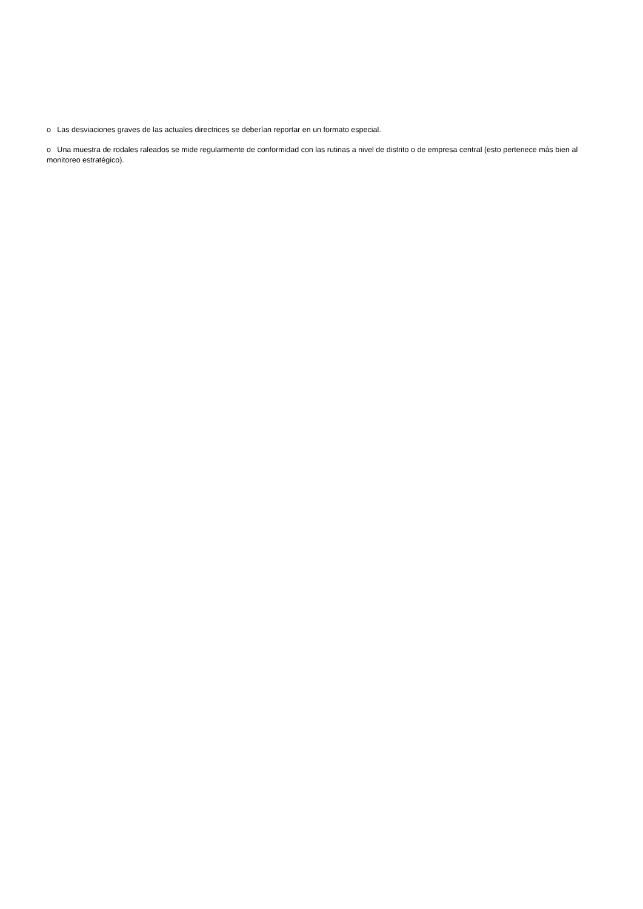o Las desviaciones graves de las actuales directrices se deberían reportar en un formato especial.
o Una muestra de rodales raleados se mide regularmente de conformidad con las rutinas a nivel de distrito o de empresa central (esto pertenece más bien al monitoreo estratégico).